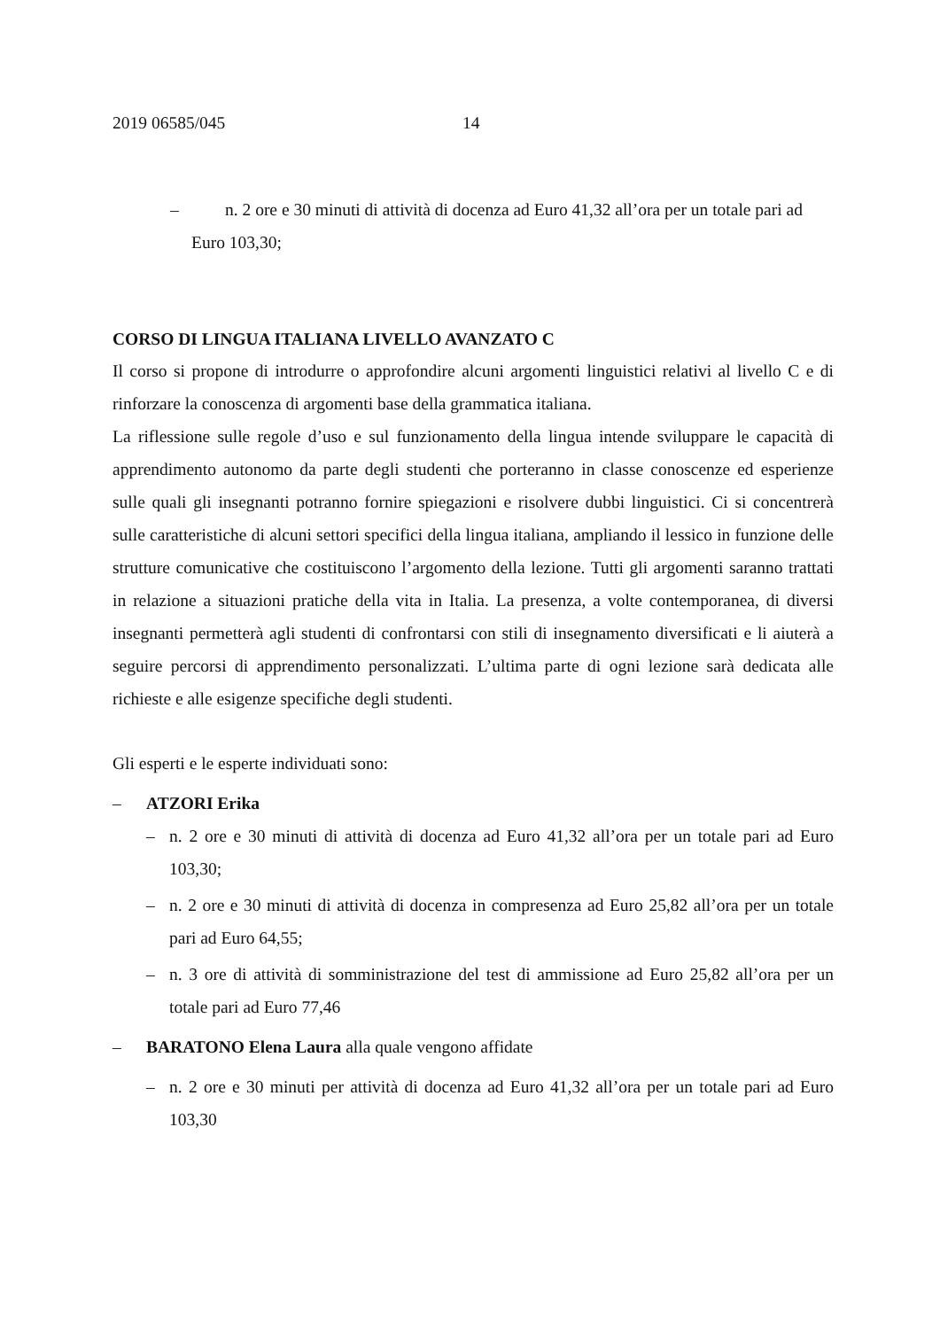2019 06585/045 14
– n. 2 ore e 30 minuti di attività di docenza ad Euro 41,32 all’ora per un totale pari ad Euro 103,30;
CORSO DI LINGUA ITALIANA LIVELLO AVANZATO C
Il corso si propone di introdurre o approfondire alcuni argomenti linguistici relativi al livello C e di rinforzare la conoscenza di argomenti base della grammatica italiana.
La riflessione sulle regole d’uso e sul funzionamento della lingua intende sviluppare le capacità di apprendimento autonomo da parte degli studenti che porteranno in classe conoscenze ed esperienze sulle quali gli insegnanti potranno fornire spiegazioni e risolvere dubbi linguistici. Ci si concentrerà sulle caratteristiche di alcuni settori specifici della lingua italiana, ampliando il lessico in funzione delle strutture comunicative che costituiscono l’argomento della lezione. Tutti gli argomenti saranno trattati in relazione a situazioni pratiche della vita in Italia. La presenza, a volte contemporanea, di diversi insegnanti permetterà agli studenti di confrontarsi con stili di insegnamento diversificati e li aiuterà a seguire percorsi di apprendimento personalizzati. L’ultima parte di ogni lezione sarà dedicata alle richieste e alle esigenze specifiche degli studenti.
Gli esperti e le esperte individuati sono:
– ATZORI Erika
–
n. 2 ore e 30 minuti di attività di docenza ad Euro 41,32 all’ora per un totale pari ad Euro 103,30;
–
n. 2 ore e 30 minuti di attività di docenza in compresenza ad Euro 25,82 all’ora per un totale pari ad Euro 64,55;
–
n. 3 ore di attività di somministrazione del test di ammissione ad Euro 25,82 all’ora per un totale pari ad Euro 77,46
– BARATONO Elena Laura alla quale vengono affidate
–
n. 2 ore e 30 minuti per attività di docenza ad Euro 41,32 all’ora per un totale pari ad Euro 103,30